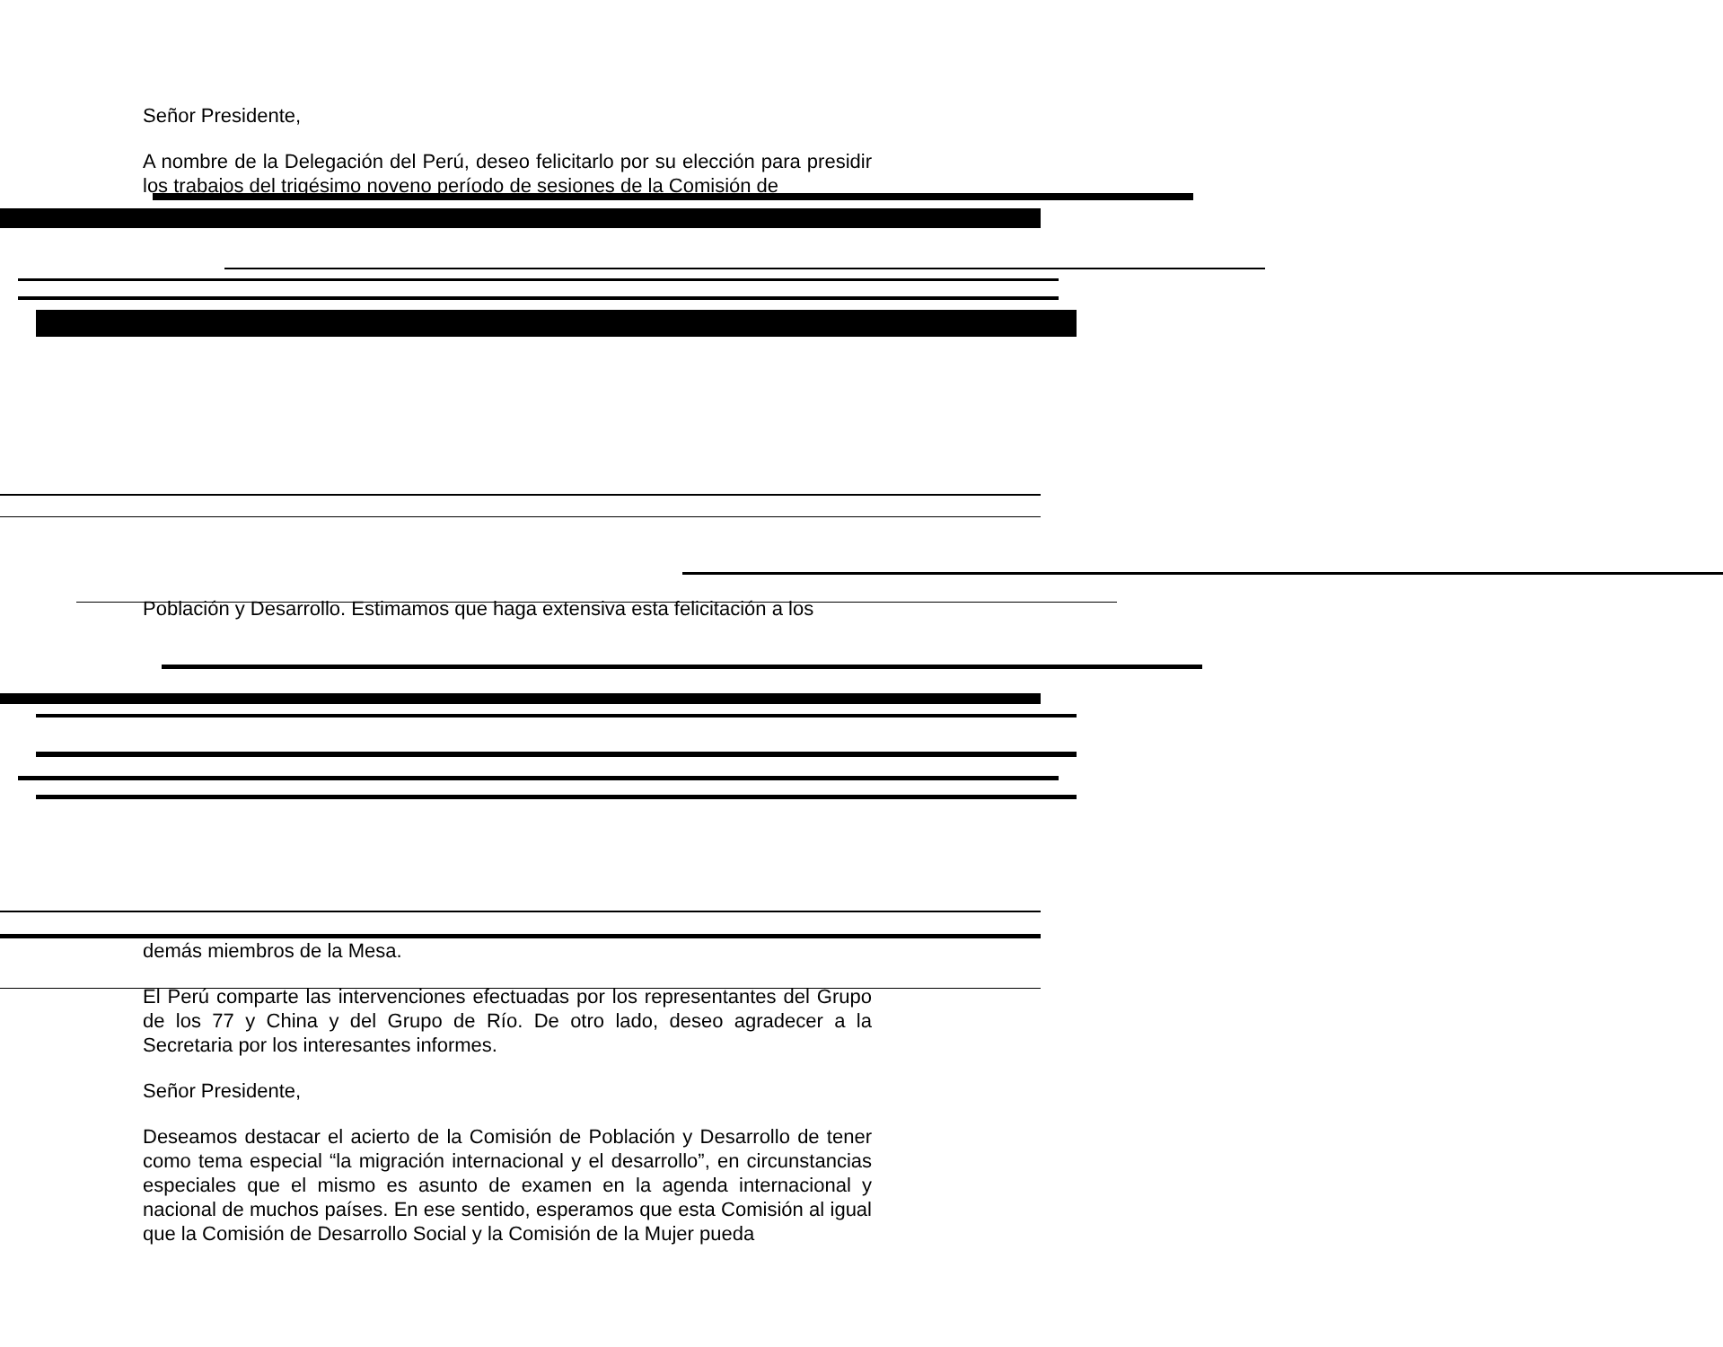Señor Presidente,
A nombre de la Delegación del Perú, deseo felicitarlo por su elección para presidir los trabajos del trigésimo noveno período de sesiones de la Comisión de
Población y Desarrollo. Estimamos que haga extensiva esta felicitación a los
demás miembros de la Mesa.
El Perú comparte las intervenciones efectuadas por los representantes del Grupo de los 77 y China y del Grupo de Río. De otro lado, deseo agradecer a la Secretaria por los interesantes informes.
Señor Presidente,
Deseamos destacar el acierto de la Comisión de Población y Desarrollo de tener como tema especial “la migración internacional y el desarrollo”, en circunstancias especiales que el mismo es asunto de examen en la agenda internacional y nacional de muchos países. En ese sentido, esperamos que esta Comisión al igual que la Comisión de Desarrollo Social y la Comisión de la Mujer pueda